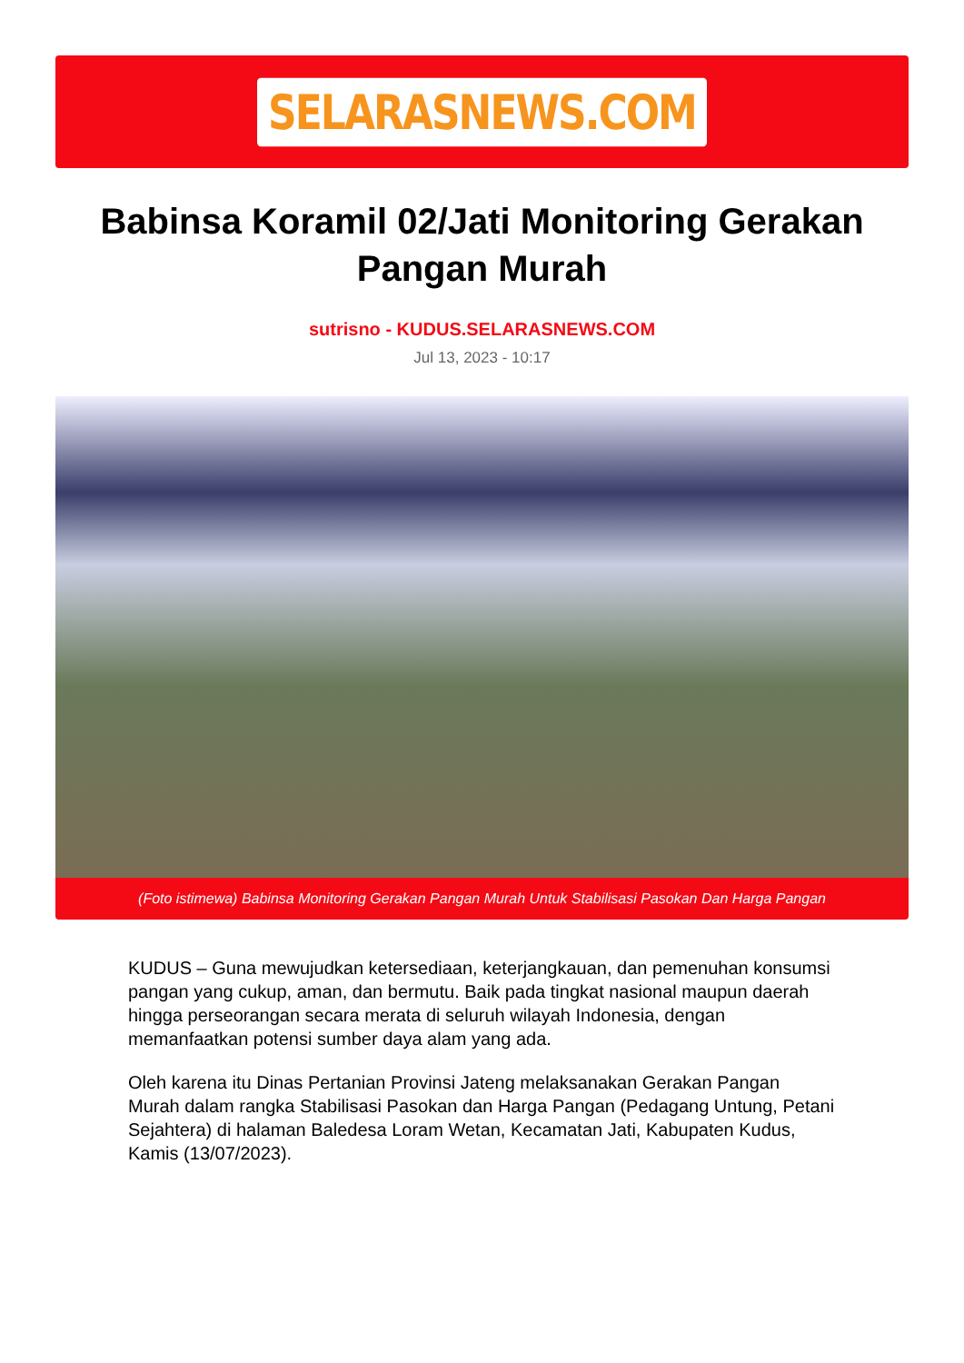SELARASNEWS.COM
Babinsa Koramil 02/Jati Monitoring Gerakan Pangan Murah
sutrisno - KUDUS.SELARASNEWS.COM
Jul 13, 2023 - 10:17
(Foto istimewa) Babinsa Monitoring Gerakan Pangan Murah Untuk Stabilisasi Pasokan Dan Harga Pangan
KUDUS – Guna mewujudkan ketersediaan, keterjangkauan, dan pemenuhan konsumsi pangan yang cukup, aman, dan bermutu. Baik pada tingkat nasional maupun daerah hingga perseorangan secara merata di seluruh wilayah Indonesia, dengan memanfaatkan potensi sumber daya alam yang ada.
Oleh karena itu Dinas Pertanian Provinsi Jateng melaksanakan Gerakan Pangan Murah dalam rangka Stabilisasi Pasokan dan Harga Pangan (Pedagang Untung, Petani Sejahtera) di halaman Baledesa Loram Wetan, Kecamatan Jati, Kabupaten Kudus, Kamis (13/07/2023).